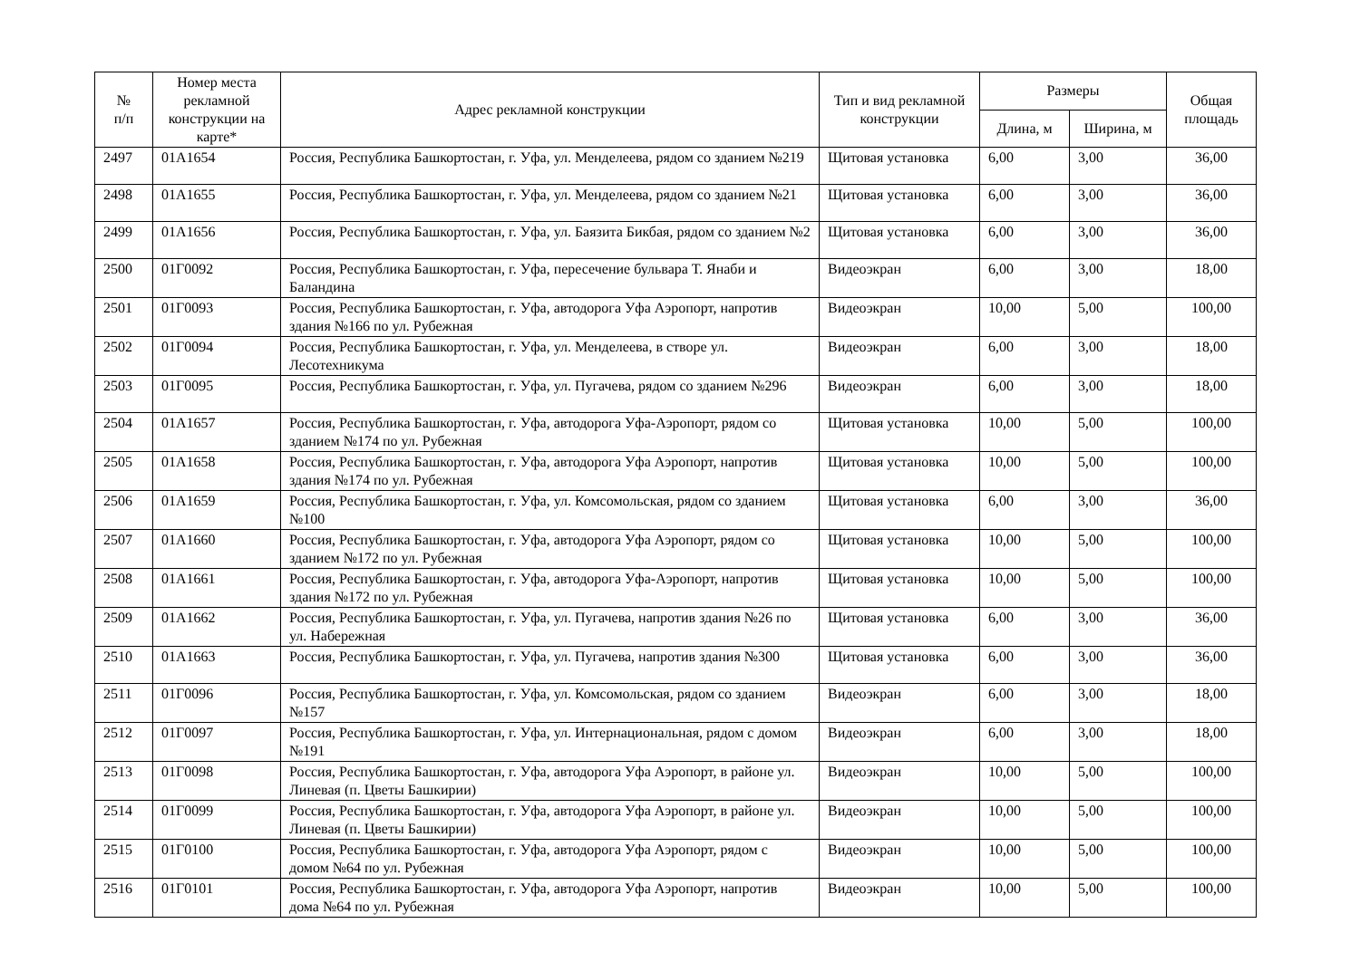| № п/п | Номер места рекламной конструкции на карте* | Адрес рекламной конструкции | Тип и вид рекламной конструкции | Размеры | | Общая площадь |
| --- | --- | --- | --- | --- | --- | --- |
| | | | | Длина, м | Ширина, м | |
| 2497 | 01А1654 | Россия, Республика Башкортостан, г. Уфа, ул. Менделеева, рядом со зданием №219 | Щитовая установка | 6,00 | 3,00 | 36,00 |
| 2498 | 01А1655 | Россия, Республика Башкортостан, г. Уфа, ул. Менделеева, рядом со зданием №21 | Щитовая установка | 6,00 | 3,00 | 36,00 |
| 2499 | 01А1656 | Россия, Республика Башкортостан, г. Уфа, ул. Баязита Бикбая, рядом со зданием №2 | Щитовая установка | 6,00 | 3,00 | 36,00 |
| 2500 | 01Г0092 | Россия, Республика Башкортостан, г. Уфа, пересечение бульвара Т. Янаби и Баландина | Видеоэкран | 6,00 | 3,00 | 18,00 |
| 2501 | 01Г0093 | Россия, Республика Башкортостан, г. Уфа, автодорога Уфа Аэропорт, напротив здания №166 по ул. Рубежная | Видеоэкран | 10,00 | 5,00 | 100,00 |
| 2502 | 01Г0094 | Россия, Республика Башкортостан, г. Уфа, ул. Менделеева, в створе ул. Лесотехникума | Видеоэкран | 6,00 | 3,00 | 18,00 |
| 2503 | 01Г0095 | Россия, Республика Башкортостан, г. Уфа, ул. Пугачева, рядом со зданием №296 | Видеоэкран | 6,00 | 3,00 | 18,00 |
| 2504 | 01А1657 | Россия, Республика Башкортостан, г. Уфа, автодорога Уфа-Аэропорт, рядом со зданием №174 по ул. Рубежная | Щитовая установка | 10,00 | 5,00 | 100,00 |
| 2505 | 01А1658 | Россия, Республика Башкортостан, г. Уфа, автодорога Уфа Аэропорт, напротив здания №174 по ул. Рубежная | Щитовая установка | 10,00 | 5,00 | 100,00 |
| 2506 | 01А1659 | Россия, Республика Башкортостан, г. Уфа, ул. Комсомольская, рядом со зданием №100 | Щитовая установка | 6,00 | 3,00 | 36,00 |
| 2507 | 01А1660 | Россия, Республика Башкортостан, г. Уфа, автодорога Уфа Аэропорт, рядом со зданием №172 по ул. Рубежная | Щитовая установка | 10,00 | 5,00 | 100,00 |
| 2508 | 01А1661 | Россия, Республика Башкортостан, г. Уфа, автодорога Уфа-Аэропорт, напротив здания №172 по ул. Рубежная | Щитовая установка | 10,00 | 5,00 | 100,00 |
| 2509 | 01А1662 | Россия, Республика Башкортостан, г. Уфа, ул. Пугачева, напротив здания №26 по ул. Набережная | Щитовая установка | 6,00 | 3,00 | 36,00 |
| 2510 | 01А1663 | Россия, Республика Башкортостан, г. Уфа, ул. Пугачева, напротив здания №300 | Щитовая установка | 6,00 | 3,00 | 36,00 |
| 2511 | 01Г0096 | Россия, Республика Башкортостан, г. Уфа, ул. Комсомольская, рядом со зданием №157 | Видеоэкран | 6,00 | 3,00 | 18,00 |
| 2512 | 01Г0097 | Россия, Республика Башкортостан, г. Уфа, ул. Интернациональная, рядом с домом №191 | Видеоэкран | 6,00 | 3,00 | 18,00 |
| 2513 | 01Г0098 | Россия, Республика Башкортостан, г. Уфа, автодорога Уфа Аэропорт, в районе ул. Линевая (п. Цветы Башкирии) | Видеоэкран | 10,00 | 5,00 | 100,00 |
| 2514 | 01Г0099 | Россия, Республика Башкортостан, г. Уфа, автодорога Уфа Аэропорт, в районе ул. Линевая (п. Цветы Башкирии) | Видеоэкран | 10,00 | 5,00 | 100,00 |
| 2515 | 01Г0100 | Россия, Республика Башкортостан, г. Уфа, автодорога Уфа Аэропорт, рядом с домом №64 по ул. Рубежная | Видеоэкран | 10,00 | 5,00 | 100,00 |
| 2516 | 01Г0101 | Россия, Республика Башкортостан, г. Уфа, автодорога Уфа Аэропорт, напротив дома №64 по ул. Рубежная | Видеоэкран | 10,00 | 5,00 | 100,00 |